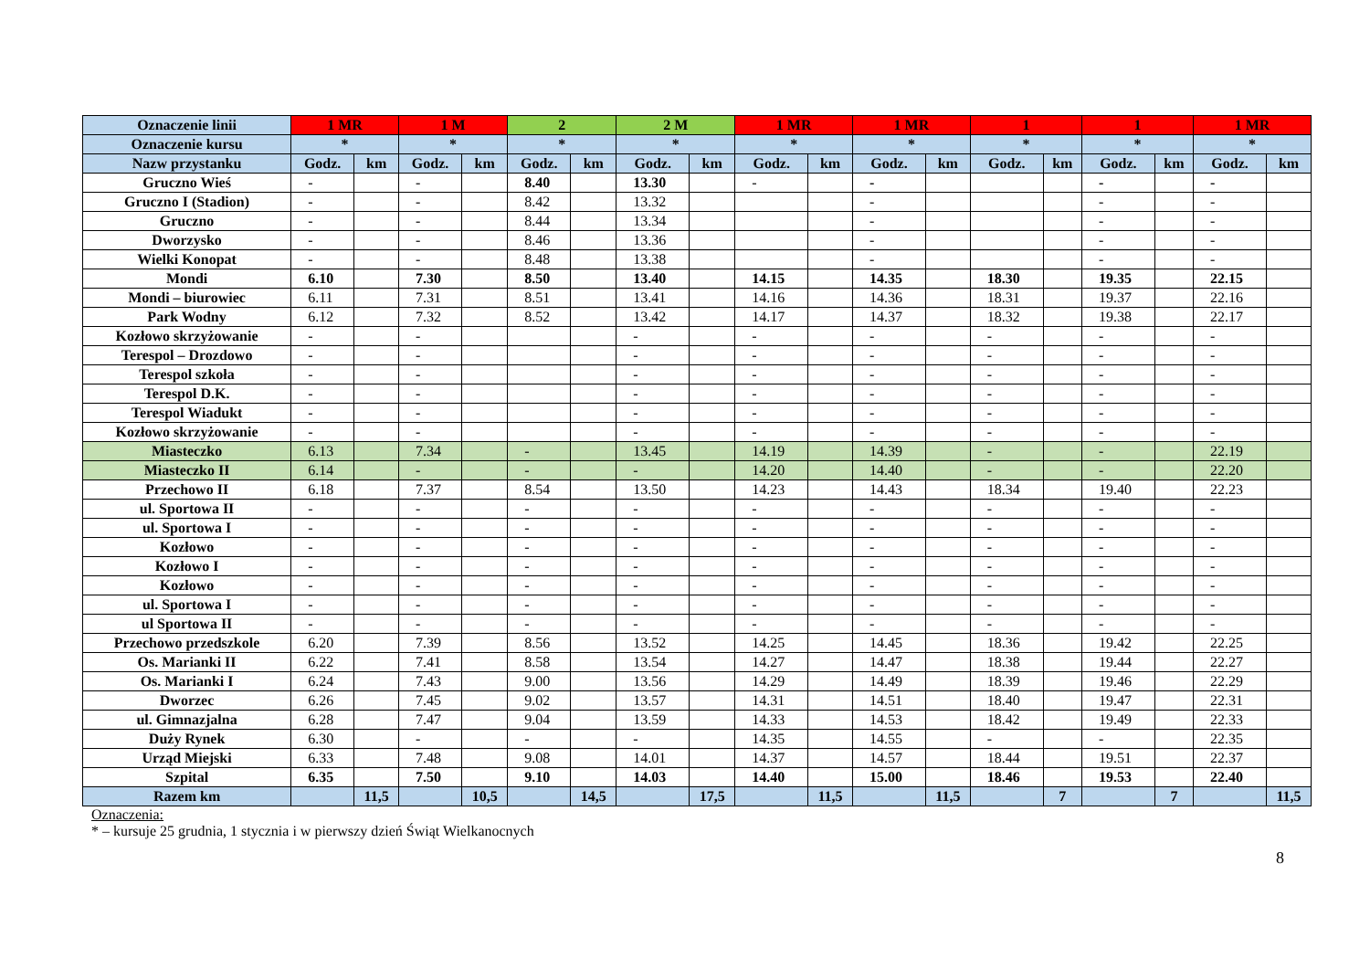| Oznaczenie linii | 1 MR | | 1 M | | 2 | | 2 M | | 1 MR | | 1 MR | | 1 | | 1 | | 1 MR | |
| --- | --- | --- | --- | --- | --- | --- | --- | --- | --- | --- | --- | --- | --- | --- | --- | --- | --- | --- |
| Oznaczenie kursu | * | | * | | * | | * | | * | | * | | * | | * | | * | |
| Nazw przystanku | Godz. | km | Godz. | km | Godz. | km | Godz. | km | Godz. | km | Godz. | km | Godz. | km | Godz. | km | Godz. | km |
| Gruczno Wieś | - | | - | | 8.40 | | 13.30 | | - | | - | | | | - | | - | |
| Gruczno I (Stadion) | - | | - | | 8.42 | | 13.32 | | | | - | | | | - | | - | |
| Gruczno | - | | - | | 8.44 | | 13.34 | | | | - | | | | - | | - | |
| Dworzysko | - | | - | | 8.46 | | 13.36 | | | | - | | | | - | | - | |
| Wielki Konopat | - | | - | | 8.48 | | 13.38 | | | | - | | | | - | | - | |
| Mondi | 6.10 | | 7.30 | | 8.50 | | 13.40 | | 14.15 | | 14.35 | | 18.30 | | 19.35 | | 22.15 | |
| Mondi – biurowiec | 6.11 | | 7.31 | | 8.51 | | 13.41 | | 14.16 | | 14.36 | | 18.31 | | 19.37 | | 22.16 | |
| Park Wodny | 6.12 | | 7.32 | | 8.52 | | 13.42 | | 14.17 | | 14.37 | | 18.32 | | 19.38 | | 22.17 | |
| Kozłowo skrzyżowanie | - | | - | | | | - | | - | | - | | - | | - | | - | |
| Terespol – Drozdowo | - | | - | | | | - | | - | | - | | - | | - | | - | |
| Terespol szkoła | - | | - | | | | - | | - | | - | | - | | - | | - | |
| Terespol D.K. | - | | - | | | | - | | - | | - | | - | | - | | - | |
| Terespol Wiadukt | - | | - | | | | - | | - | | - | | - | | - | | - | |
| Kozłowo skrzyżowanie | - | | - | | | | - | | - | | - | | - | | - | | - | |
| Miasteczko | 6.13 | | 7.34 | | - | | 13.45 | | 14.19 | | 14.39 | | - | | - | | 22.19 | |
| Miasteczko II | 6.14 | | - | | - | | - | | 14.20 | | 14.40 | | - | | - | | 22.20 | |
| Przechowo II | 6.18 | | 7.37 | | 8.54 | | 13.50 | | 14.23 | | 14.43 | | 18.34 | | 19.40 | | 22.23 | |
| ul. Sportowa II | - | | - | | - | | - | | - | | - | | - | | - | | - | |
| ul. Sportowa I | - | | - | | - | | - | | - | | - | | - | | - | | - | |
| Kozłowo | - | | - | | - | | - | | - | | - | | - | | - | | - | |
| Kozłowo I | - | | - | | - | | - | | - | | - | | - | | - | | - | |
| Kozłowo | - | | - | | - | | - | | - | | - | | - | | - | | - | |
| ul. Sportowa I | - | | - | | - | | - | | - | | - | | - | | - | | - | |
| ul Sportowa II | - | | - | | - | | - | | - | | - | | - | | - | | - | |
| Przechowo przedszkole | 6.20 | | 7.39 | | 8.56 | | 13.52 | | 14.25 | | 14.45 | | 18.36 | | 19.42 | | 22.25 | |
| Os. Marianki II | 6.22 | | 7.41 | | 8.58 | | 13.54 | | 14.27 | | 14.47 | | 18.38 | | 19.44 | | 22.27 | |
| Os. Marianki I | 6.24 | | 7.43 | | 9.00 | | 13.56 | | 14.29 | | 14.49 | | 18.39 | | 19.46 | | 22.29 | |
| Dworzec | 6.26 | | 7.45 | | 9.02 | | 13.57 | | 14.31 | | 14.51 | | 18.40 | | 19.47 | | 22.31 | |
| ul. Gimnazjalna | 6.28 | | 7.47 | | 9.04 | | 13.59 | | 14.33 | | 14.53 | | 18.42 | | 19.49 | | 22.33 | |
| Duży Rynek | 6.30 | | - | | - | | - | | 14.35 | | 14.55 | | - | | - | | 22.35 | |
| Urząd Miejski | 6.33 | | 7.48 | | 9.08 | | 14.01 | | 14.37 | | 14.57 | | 18.44 | | 19.51 | | 22.37 | |
| Szpital | 6.35 | | 7.50 | | 9.10 | | 14.03 | | 14.40 | | 15.00 | | 18.46 | | 19.53 | | 22.40 | |
| Razem km | | 11,5 | | 10,5 | | 14,5 | | 17,5 | | 11,5 | | 11,5 | | 7 | | 7 | | 11,5 |
Oznaczenia:
* – kursuje 25 grudnia, 1 stycznia i w pierwszy dzień Świąt Wielkanocnych
8